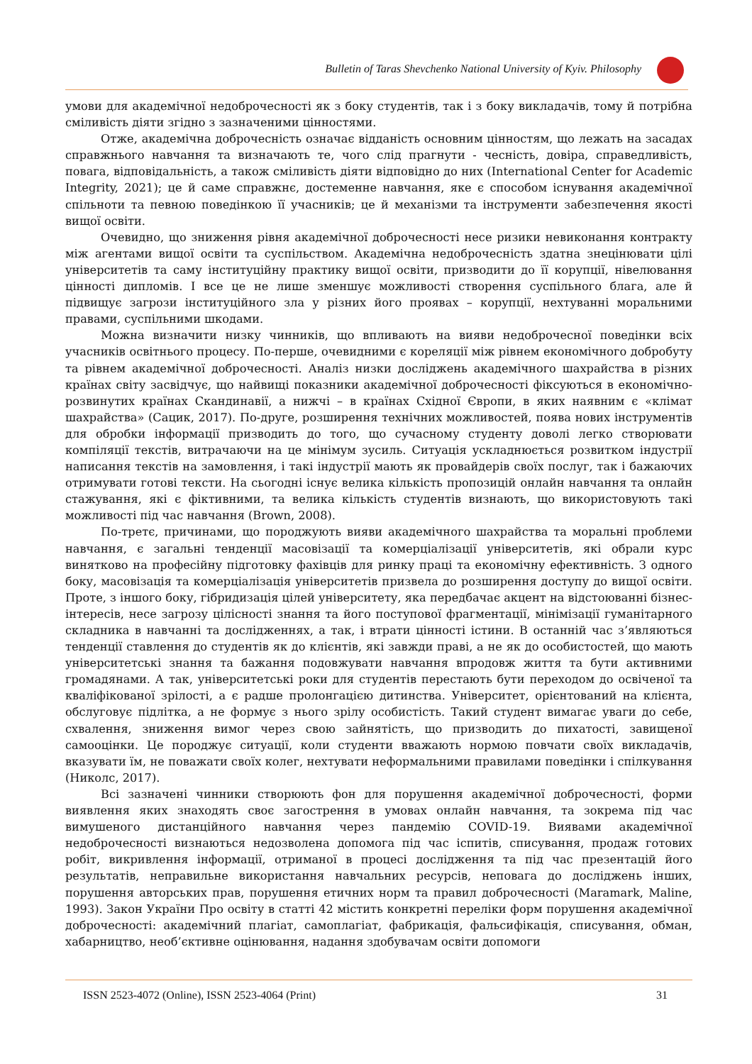Bulletin of Taras Shevchenko National University of Kyiv. Philosophy
умови для академічної недоброчесності як з боку студентів, так і з боку викладачів, тому й потрібна сміливість діяти згідно з зазначеними цінностями.
Отже, академічна доброчесність означає відданість основним цінностям, що лежать на засадах справжнього навчання та визначають те, чого слід прагнути - чесність, довіра, справедливість, повага, відповідальність, а також сміливість діяти відповідно до них (International Center for Academic Integrity, 2021); це й саме справжнє, достеменне навчання, яке є способом існування академічної спільноти та певною поведінкою її учасників; це й механізми та інструменти забезпечення якості вищої освіти.
Очевидно, що зниження рівня академічної доброчесності несе ризики невиконання контракту між агентами вищої освіти та суспільством. Академічна недоброчесність здатна знецінювати цілі університетів та саму інституційну практику вищої освіти, призводити до її корупції, нівелювання цінності дипломів. І все це не лише зменшує можливості створення суспільного блага, але й підвищує загрози інституційного зла у різних його проявах – корупції, нехтуванні моральними правами, суспільними шкодами.
Можна визначити низку чинників, що впливають на вияви недоброчесної поведінки всіх учасників освітнього процесу. По-перше, очевидними є кореляції між рівнем економічного добробуту та рівнем академічної доброчесності. Аналіз низки досліджень академічного шахрайства в різних країнах світу засвідчує, що найвищі показники академічної доброчесності фіксуються в економічно-розвинутих країнах Скандинавії, а нижчі – в країнах Східної Європи, в яких наявним є «клімат шахрайства» (Сацик, 2017). По-друге, розширення технічних можливостей, поява нових інструментів для обробки інформації призводить до того, що сучасному студенту доволі легко створювати компіляції текстів, витрачаючи на це мінімум зусиль. Ситуація ускладнюється розвитком індустрії написання текстів на замовлення, і такі індустрії мають як провайдерів своїх послуг, так і бажаючих отримувати готові тексти. На сьогодні існує велика кількість пропозицій онлайн навчання та онлайн стажування, які є фіктивними, та велика кількість студентів визнають, що використовують такі можливості під час навчання (Brown, 2008).
По-третє, причинами, що породжують вияви академічного шахрайства та моральні проблеми навчання, є загальні тенденції масовізації та комерціалізації університетів, які обрали курс винятково на професійну підготовку фахівців для ринку праці та економічну ефективність. З одного боку, масовізація та комерціалізація університетів призвела до розширення доступу до вищої освіти. Проте, з іншого боку, гібридизація цілей університету, яка передбачає акцент на відстоюванні бізнес-інтересів, несе загрозу цілісності знання та його поступової фрагментації, мінімізації гуманітарного складника в навчанні та дослідженнях, а так, і втрати цінності істини. В останній час з’являються тенденції ставлення до студентів як до клієнтів, які завжди праві, а не як до особистостей, що мають університетські знання та бажання подовжувати навчання впродовж життя та бути активними громадянами. А так, університетські роки для студентів перестають бути переходом до освіченої та кваліфікованої зрілості, а є радше пролонгацією дитинства. Університет, орієнтований на клієнта, обслуговує підлітка, а не формує з нього зрілу особистість. Такий студент вимагає уваги до себе, схвалення, зниження вимог через свою зайнятість, що призводить до пихатості, завищеної самооцінки. Це породжує ситуації, коли студенти вважають нормою повчати своїх викладачів, вказувати їм, не поважати своїх колег, нехтувати неформальними правилами поведінки і спілкування (Николс, 2017).
Всі зазначені чинники створюють фон для порушення академічної доброчесності, форми виявлення яких знаходять своє загострення в умовах онлайн навчання, та зокрема під час вимушеного дистанційного навчання через пандемію COVID-19. Виявами академічної недоброчесності визнаються недозволена допомога під час іспитів, списування, продаж готових робіт, викривлення інформації, отриманої в процесі дослідження та під час презентацій його результатів, неправильне використання навчальних ресурсів, неповага до досліджень інших, порушення авторських прав, порушення етичних норм та правил доброчесності (Maramark, Maline, 1993). Закон України Про освіту в статті 42 містить конкретні переліки форм порушення академічної доброчесності: академічний плагіат, самоплагіат, фабрикація, фальсифікація, списування, обман, хабарництво, необ’єктивне оцінювання, надання здобувачам освіти допомоги
ISSN 2523-4072 (Online), ISSN 2523-4064 (Print) 31